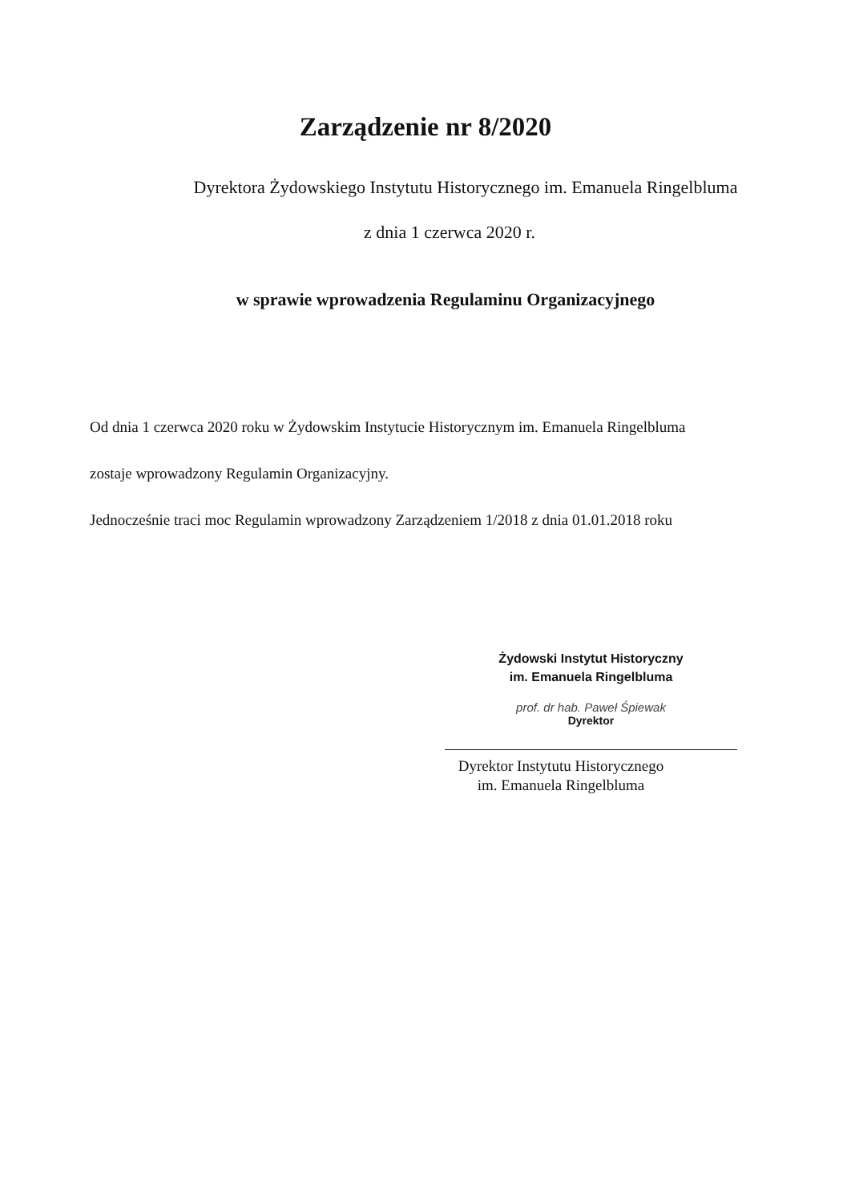Zarządzenie nr 8/2020
Dyrektora Żydowskiego Instytutu Historycznego im. Emanuela Ringelbluma
z dnia 1 czerwca 2020 r.
w sprawie wprowadzenia Regulaminu Organizacyjnego
Od dnia 1 czerwca 2020 roku w Żydowskim Instytucie Historycznym im. Emanuela Ringelbluma
zostaje wprowadzony Regulamin Organizacyjny.
Jednocześnie traci moc Regulamin wprowadzony Zarządzeniem 1/2018 z dnia 01.01.2018 roku
Żydowski Instytut Historyczny
im. Emanuela Ringelbluma
prof. dr hab. Paweł Śpiewak
Dyrektor
Dyrektor Instytutu Historycznego
im. Emanuela Ringelbluma